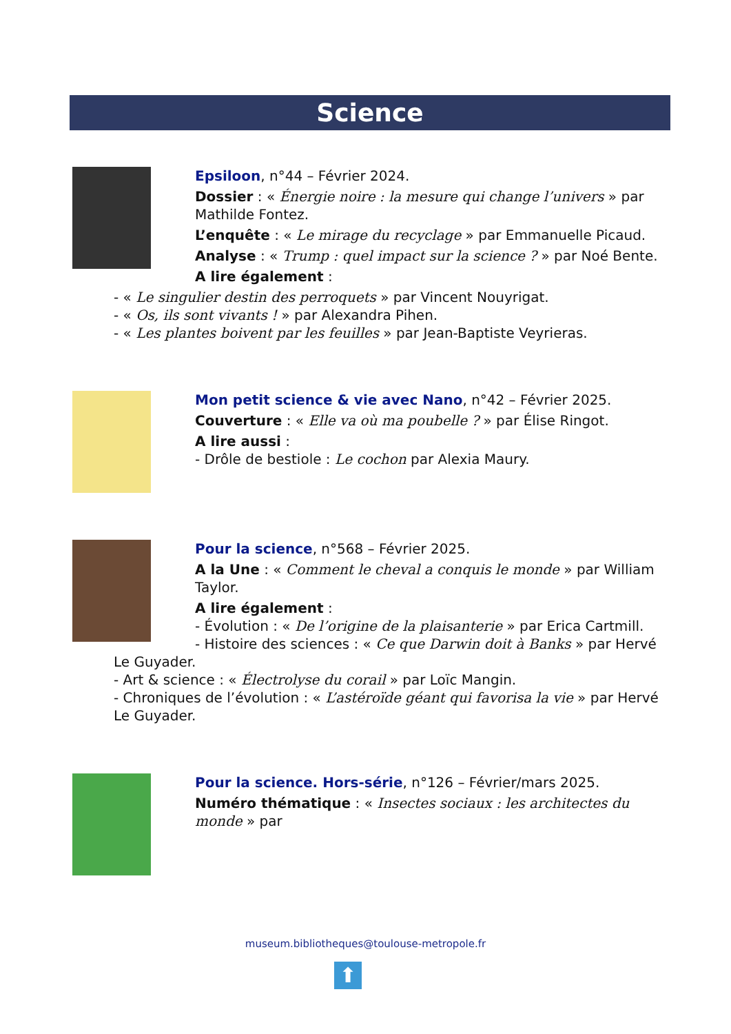Science
Epsiloon, n°44 – Février 2024.
Dossier : « Énergie noire : la mesure qui change l’univers » par Mathilde Fontez.
L’enquête : « Le mirage du recyclage » par Emmanuelle Picaud.
Analyse : « Trump : quel impact sur la science ? » par Noé Bente.
A lire également :
- « Le singulier destin des perroquets » par Vincent Nouyrigat.
- « Os, ils sont vivants ! » par Alexandra Pihen.
- « Les plantes boivent par les feuilles » par Jean-Baptiste Veyrieras.
Mon petit science & vie avec Nano, n°42 – Février 2025.
Couverture : « Elle va où ma poubelle ? » par Élise Ringot.
A lire aussi :
- Drôle de bestiole : Le cochon par Alexia Maury.
Pour la science, n°568 – Février 2025.
A la Une : « Comment le cheval a conquis le monde » par William Taylor.
A lire également :
- Évolution : « De l’origine de la plaisanterie » par Erica Cartmill.
- Histoire des sciences : « Ce que Darwin doit à Banks » par Hervé
Le Guyader.
- Art & science : « Électrolyse du corail » par Loïc Mangin.
- Chroniques de l’évolution : « L’astéroïde géant qui favorisa la vie » par Hervé Le Guyader.
Pour la science. Hors-série, n°126 – Février/mars 2025.
Numéro thématique : « Insectes sociaux : les architectes du monde » par
museum.bibliotheques@toulouse-metropole.fr
⬆